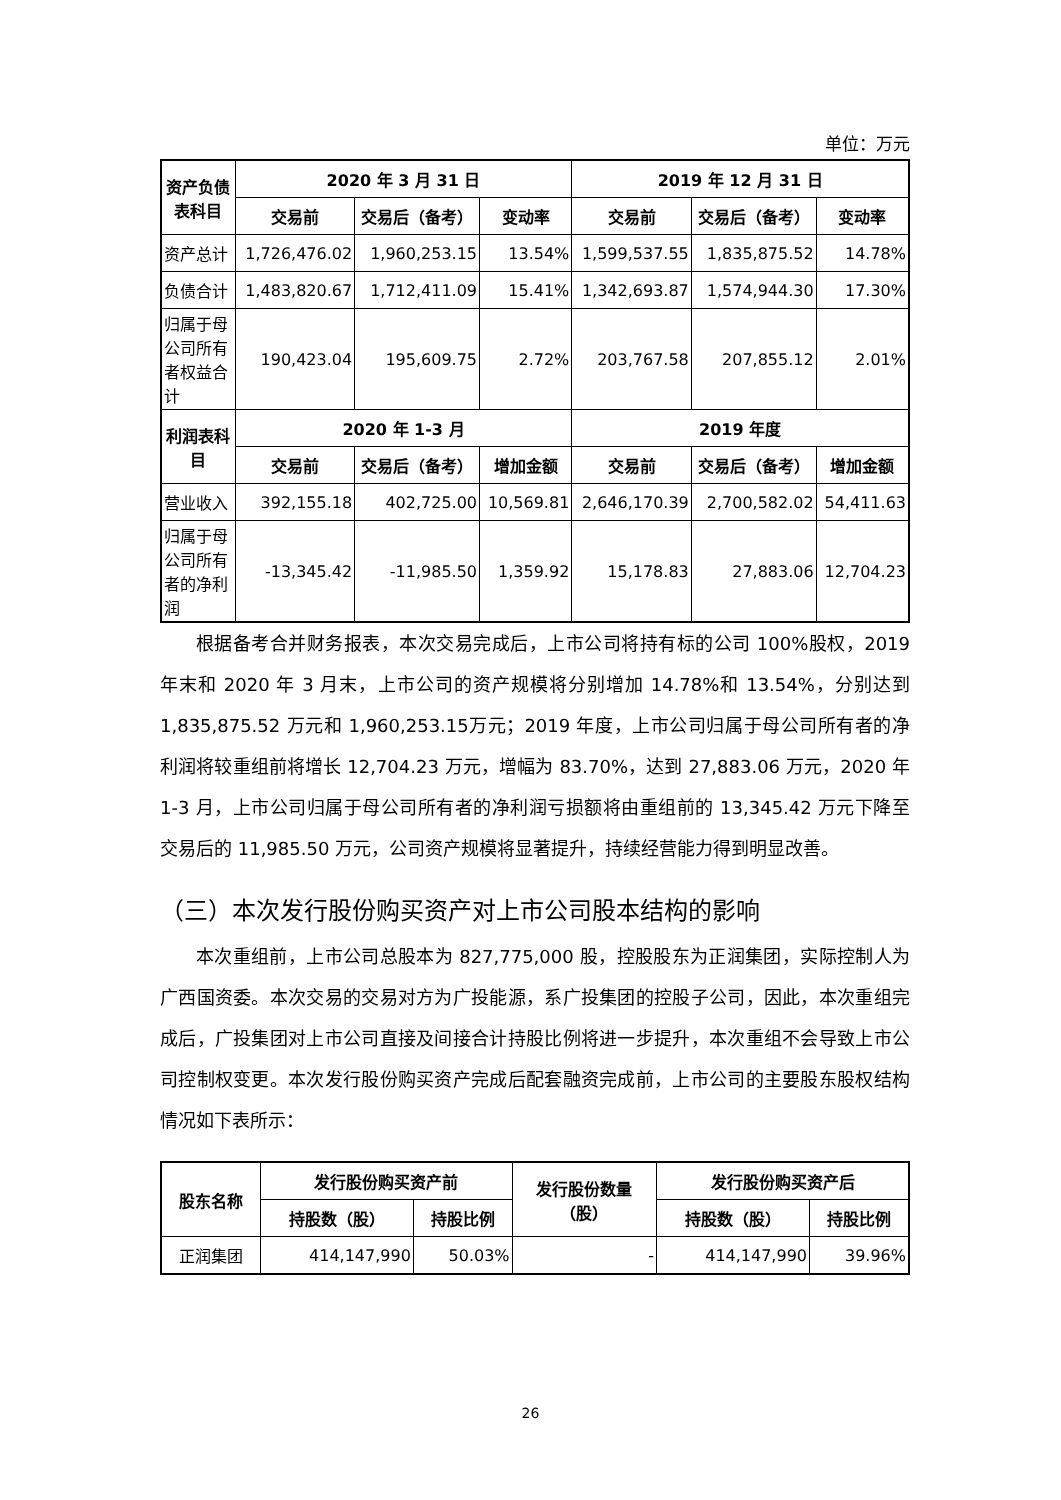单位：万元
| 资产负债 表科目 | 2020 年 3 月 31 日 | | | 2019 年 12 月 31 日 | | |
| --- | --- | --- | --- | --- | --- | --- |
| | 交易前 | 交易后（备考） | 变动率 | 交易前 | 交易后（备考） | 变动率 |
| 资产总计 | 1,726,476.02 | 1,960,253.15 | 13.54% | 1,599,537.55 | 1,835,875.52 | 14.78% |
| 负债合计 | 1,483,820.67 | 1,712,411.09 | 15.41% | 1,342,693.87 | 1,574,944.30 | 17.30% |
| 归属于母 公司所有 者权益合 计 | 190,423.04 | 195,609.75 | 2.72% | 203,767.58 | 207,855.12 | 2.01% |
| 利润表科 目 | 2020 年 1-3 月 | | | 2019 年度 | | |
| | 交易前 | 交易后（备考） | 增加金额 | 交易前 | 交易后（备考） | 增加金额 |
| 营业收入 | 392,155.18 | 402,725.00 | 10,569.81 | 2,646,170.39 | 2,700,582.02 | 54,411.63 |
| 归属于母 公司所有 者的净利 润 | -13,345.42 | -11,985.50 | 1,359.92 | 15,178.83 | 27,883.06 | 12,704.23 |
根据备考合并财务报表，本次交易完成后，上市公司将持有标的公司 100%股权，2019 年末和 2020 年 3 月末，上市公司的资产规模将分别增加 14.78%和 13.54%，分别达到 1,835,875.52 万元和 1,960,253.15万元；2019 年度，上市公司归属于母公司所有者的净利润将较重组前将增长 12,704.23 万元，增幅为 83.70%，达到 27,883.06 万元，2020 年 1-3 月，上市公司归属于母公司所有者的净利润亏损额将由重组前的 13,345.42 万元下降至交易后的 11,985.50 万元，公司资产规模将显著提升，持续经营能力得到明显改善。
（三）本次发行股份购买资产对上市公司股本结构的影响
本次重组前，上市公司总股本为 827,775,000 股，控股股东为正润集团，实际控制人为广西国资委。本次交易的交易对方为广投能源，系广投集团的控股子公司，因此，本次重组完成后，广投集团对上市公司直接及间接合计持股比例将进一步提升，本次重组不会导致上市公司控制权变更。本次发行股份购买资产完成后配套融资完成前，上市公司的主要股东股权结构情况如下表所示：
| 股东名称 | 发行股份购买资产前 | | 发行股份数量 （股） | 发行股份购买资产后 | |
| --- | --- | --- | --- | --- | --- |
| | 持股数（股） | 持股比例 | | 持股数（股） | 持股比例 |
| 正润集团 | 414,147,990 | 50.03% | - | 414,147,990 | 39.96% |
26